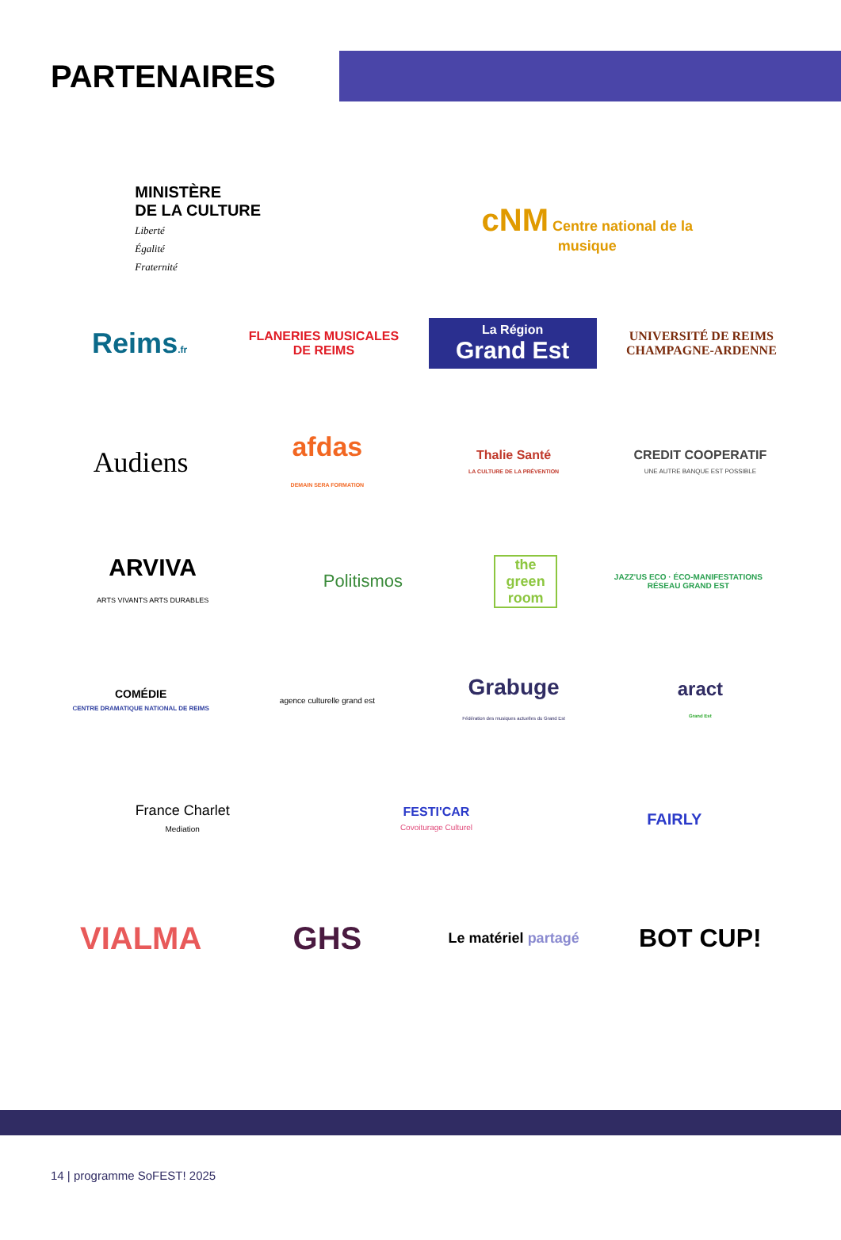PARTENAIRES
MINISTÈRE
DE LA CULTURE
Liberté
Égalité
Fraternité
cNM Centre national de la musique
Reims.fr
FLANERIES MUSICALES DE REIMS
La Région
Grand Est
UNIVERSITÉ DE REIMS CHAMPAGNE-ARDENNE
Audiens
afdas
DEMAIN SERA FORMATION
Thalie Santé
LA CULTURE DE LA PRÉVENTION
CREDIT COOPERATIF
UNE AUTRE BANQUE EST POSSIBLE
ARVIVA
ARTS VIVANTS ARTS DURABLES
Politismos
the green room
JAZZ'US ECO · ÉCO-MANIFESTATIONS RÉSEAU GRAND EST
COMÉDIE
CENTRE DRAMATIQUE NATIONAL DE REIMS
agence culturelle grand est
Grabuge
Fédération des musiques actuelles du Grand Est
aract
Grand Est
France Charlet
Mediation
FESTI'CAR
Covoiturage Culturel
FAIRLY
VIALMA GHS
Le matériel partagé
BOT CUP!
14 | programme SoFEST! 2025